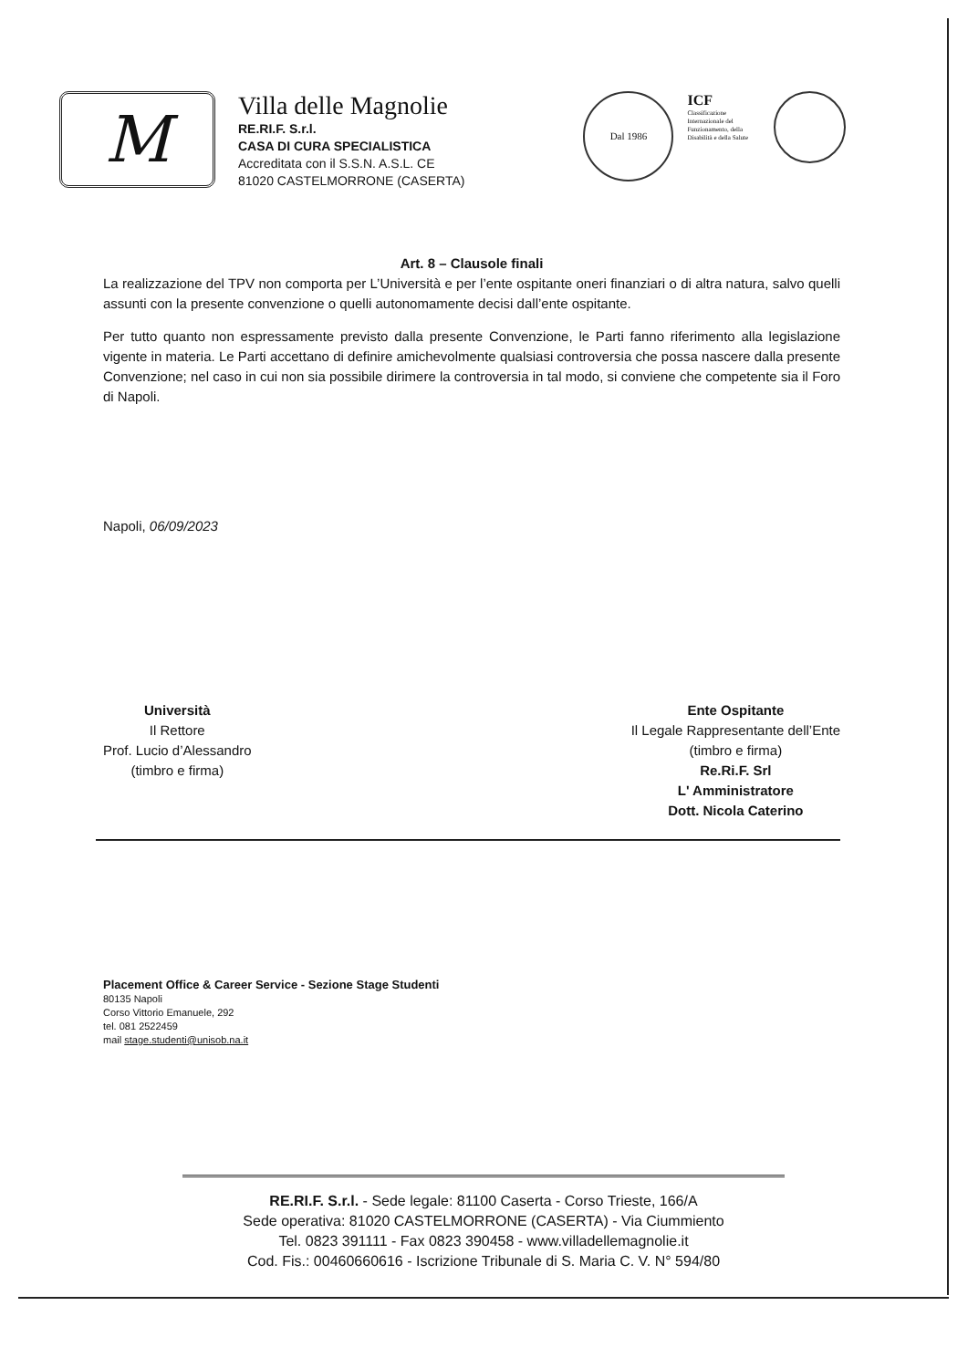M
Villa delle Magnolie
RE.RI.F. S.r.l.
CASA DI CURA SPECIALISTICA
Accreditata con il S.S.N. A.S.L. CE
81020 CASTELMORRONE (CASERTA)
Dal 1986
ICF
Classificazione Internazionale del Funzionamento, della Disabilità e della Salute
Art. 8 – Clausole finali
La realizzazione del TPV non comporta per L’Università e per l’ente ospitante oneri finanziari o di altra natura, salvo quelli assunti con la presente convenzione o quelli autonomamente decisi dall’ente ospitante.
Per tutto quanto non espressamente previsto dalla presente Convenzione, le Parti fanno riferimento alla legislazione vigente in materia. Le Parti accettano di definire amichevolmente qualsiasi controversia che possa nascere dalla presente Convenzione; nel caso in cui non sia possibile dirimere la controversia in tal modo, si conviene che competente sia il Foro di Napoli.
Napoli, 06/09/2023
Università
Il Rettore
Prof. Lucio d’Alessandro
(timbro e firma)
Ente Ospitante
Il Legale Rappresentante dell’Ente
(timbro e firma)
Re.Ri.F. Srl
L' Amministratore
Dott. Nicola Caterino
Placement Office & Career Service - Sezione Stage Studenti
80135 Napoli
Corso Vittorio Emanuele, 292
tel. 081 2522459
mail stage.studenti@unisob.na.it
RE.RI.F. S.r.l. - Sede legale: 81100 Caserta - Corso Trieste, 166/A
Sede operativa: 81020 CASTELMORRONE (CASERTA) - Via Ciummiento
Tel. 0823 391111 - Fax 0823 390458 - www.villadellemagnolie.it
Cod. Fis.: 00460660616 - Iscrizione Tribunale di S. Maria C. V. N° 594/80